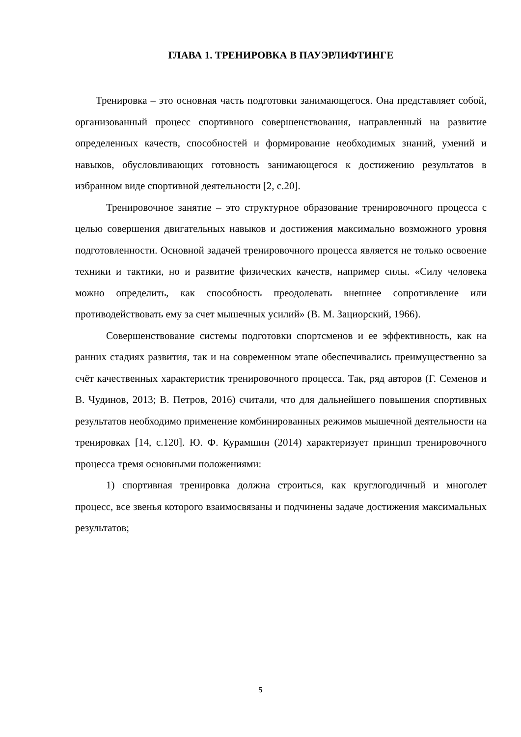ГЛАВА 1. ТРЕНИРОВКА В ПАУЭРЛИФТИНГЕ
Тренировка – это основная часть подготовки занимающегося. Она представляет собой, организованный процесс спортивного совершенствования, направленный на развитие определенных качеств, способностей и формирование необходимых знаний, умений и навыков, обусловливающих готовность занимающегося к достижению результатов в избранном виде спортивной деятельности [2, с.20].
Тренировочное занятие – это структурное образование тренировочного процесса с целью совершения двигательных навыков и достижения максимально возможного уровня подготовленности. Основной задачей тренировочного процесса является не только освоение техники и тактики, но и развитие физических качеств, например силы. «Силу человека можно определить, как способность преодолевать внешнее сопротивление или противодействовать ему за счет мышечных усилий» (В. М. Зациорский, 1966).
Совершенствование системы подготовки спортсменов и ее эффективность, как на ранних стадиях развития, так и на современном этапе обеспечивались преимущественно за счёт качественных характеристик тренировочного процесса. Так, ряд авторов (Г. Семенов и В. Чудинов, 2013; В. Петров, 2016) считали, что для дальнейшего повышения спортивных результатов необходимо применение комбинированных режимов мышечной деятельности на тренировках [14, с.120]. Ю. Ф. Курамшин (2014) характеризует принцип тренировочного процесса тремя основными положениями:
1) спортивная тренировка должна строиться, как круглогодичный и многолет процесс, все звенья которого взаимосвязаны и подчинены задаче достижения максимальных результатов;
5